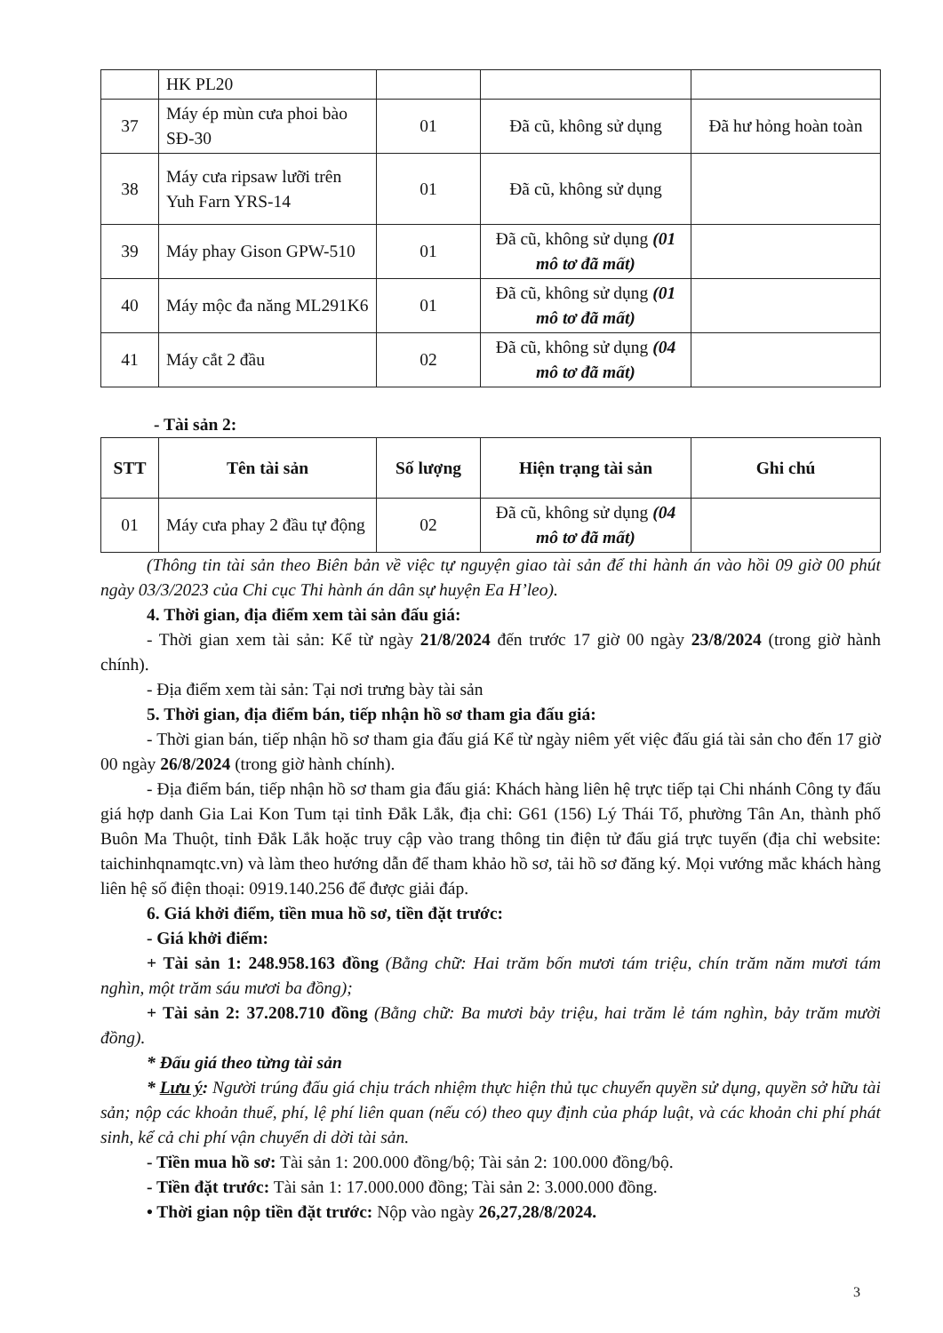| | HK PL20 | | | |
| 37 | Máy ép mùn cưa phoi bào SĐ-30 | 01 | Đã cũ, không sử dụng | Đã hư hỏng hoàn toàn |
| 38 | Máy cưa ripsaw lưỡi trên Yuh Farn YRS-14 | 01 | Đã cũ, không sử dụng | |
| 39 | Máy phay Gison GPW-510 | 01 | Đã cũ, không sử dụng (01 mô tơ đã mất) | |
| 40 | Máy mộc đa năng ML291K6 | 01 | Đã cũ, không sử dụng (01 mô tơ đã mất) | |
| 41 | Máy cắt 2 đầu | 02 | Đã cũ, không sử dụng (04 mô tơ đã mất) | |
- Tài sản 2:
| STT | Tên tài sản | Số lượng | Hiện trạng tài sản | Ghi chú |
| --- | --- | --- | --- | --- |
| 01 | Máy cưa phay 2 đầu tự động | 02 | Đã cũ, không sử dụng (04 mô tơ đã mất) | |
(Thông tin tài sản theo Biên bản về việc tự nguyện giao tài sản để thi hành án vào hồi 09 giờ 00 phút ngày 03/3/2023 của Chi cục Thi hành án dân sự huyện Ea H’leo).
4. Thời gian, địa điểm xem tài sản đấu giá:
- Thời gian xem tài sản: Kể từ ngày 21/8/2024 đến trước 17 giờ 00 ngày 23/8/2024 (trong giờ hành chính).
- Địa điểm xem tài sản: Tại nơi trưng bày tài sản
5. Thời gian, địa điểm bán, tiếp nhận hồ sơ tham gia đấu giá:
- Thời gian bán, tiếp nhận hồ sơ tham gia đấu giá Kể từ ngày niêm yết việc đấu giá tài sản cho đến 17 giờ 00 ngày 26/8/2024 (trong giờ hành chính).
- Địa điểm bán, tiếp nhận hồ sơ tham gia đấu giá: Khách hàng liên hệ trực tiếp tại Chi nhánh Công ty đấu giá hợp danh Gia Lai Kon Tum tại tỉnh Đắk Lắk, địa chỉ: G61 (156) Lý Thái Tổ, phường Tân An, thành phố Buôn Ma Thuột, tỉnh Đắk Lắk hoặc truy cập vào trang thông tin điện tử đấu giá trực tuyến (địa chỉ website: taichinhqnamqtc.vn) và làm theo hướng dẫn để tham khảo hồ sơ, tải hồ sơ đăng ký. Mọi vướng mắc khách hàng liên hệ số điện thoại: 0919.140.256 để được giải đáp.
6. Giá khởi điểm, tiền mua hồ sơ, tiền đặt trước:
- Giá khởi điểm:
+ Tài sản 1: 248.958.163 đồng (Bằng chữ: Hai trăm bốn mươi tám triệu, chín trăm năm mươi tám nghìn, một trăm sáu mươi ba đồng);
+ Tài sản 2: 37.208.710 đồng (Bằng chữ: Ba mươi bảy triệu, hai trăm lẻ tám nghìn, bảy trăm mười đồng).
* Đấu giá theo từng tài sản
* Lưu ý: Người trúng đấu giá chịu trách nhiệm thực hiện thủ tục chuyển quyền sử dụng, quyền sở hữu tài sản; nộp các khoản thuế, phí, lệ phí liên quan (nếu có) theo quy định của pháp luật, và các khoản chi phí phát sinh, kể cả chi phí vận chuyển di dời tài sản.
- Tiền mua hồ sơ: Tài sản 1: 200.000 đồng/bộ; Tài sản 2: 100.000 đồng/bộ.
- Tiền đặt trước: Tài sản 1: 17.000.000 đồng; Tài sản 2: 3.000.000 đồng.
• Thời gian nộp tiền đặt trước: Nộp vào ngày 26,27,28/8/2024.
3